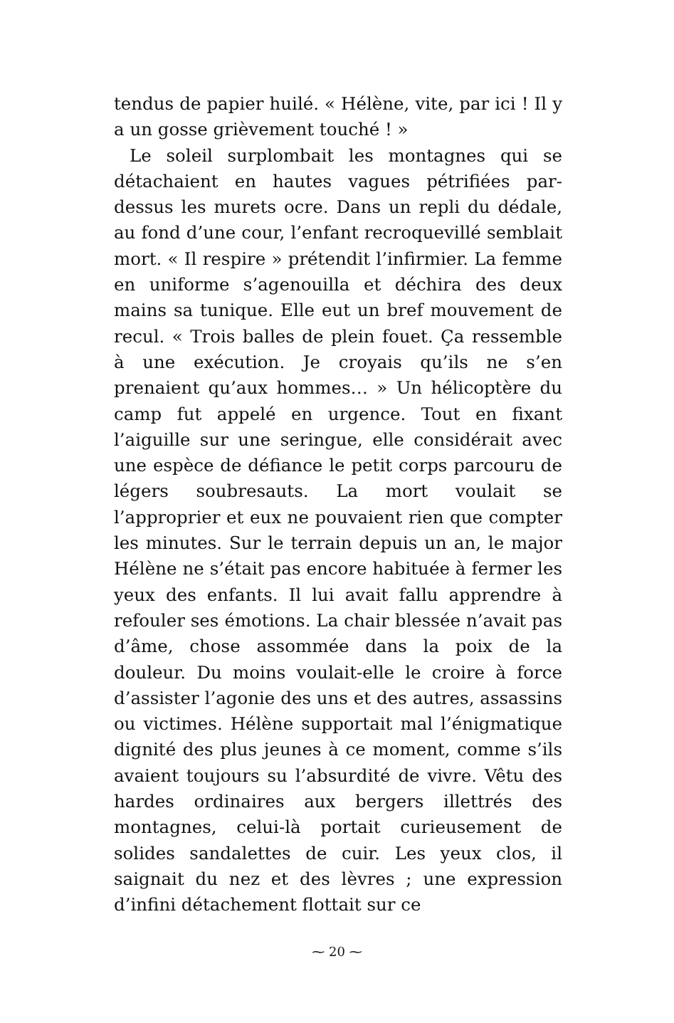tendus de papier huilé. « Hélène, vite, par ici ! Il y a un gosse grièvement touché ! »
Le soleil surplombait les montagnes qui se détachaient en hautes vagues pétrifiées par-dessus les murets ocre. Dans un repli du dédale, au fond d’une cour, l’enfant recroquevillé semblait mort. « Il respire » prétendit l’infirmier. La femme en uniforme s’agenouilla et déchira des deux mains sa tunique. Elle eut un bref mouvement de recul. « Trois balles de plein fouet. Ça ressemble à une exécution. Je croyais qu’ils ne s’en prenaient qu’aux hommes… » Un hélicoptère du camp fut appelé en urgence. Tout en fixant l’aiguille sur une seringue, elle considérait avec une espèce de défiance le petit corps parcouru de légers soubresauts. La mort voulait se l’approprier et eux ne pouvaient rien que compter les minutes. Sur le terrain depuis un an, le major Hélène ne s’était pas encore habituée à fermer les yeux des enfants. Il lui avait fallu apprendre à refouler ses émotions. La chair blessée n’avait pas d’âme, chose assommée dans la poix de la douleur. Du moins voulait-elle le croire à force d’assister l’agonie des uns et des autres, assassins ou victimes. Hélène supportait mal l’énigmatique dignité des plus jeunes à ce moment, comme s’ils avaient toujours su l’absurdité de vivre. Vêtu des hardes ordinaires aux bergers illettrés des montagnes, celui-là portait curieusement de solides sandalettes de cuir. Les yeux clos, il saignait du nez et des lèvres ; une expression d’infini détachement flottait sur ce
⁓ 20 ⁓